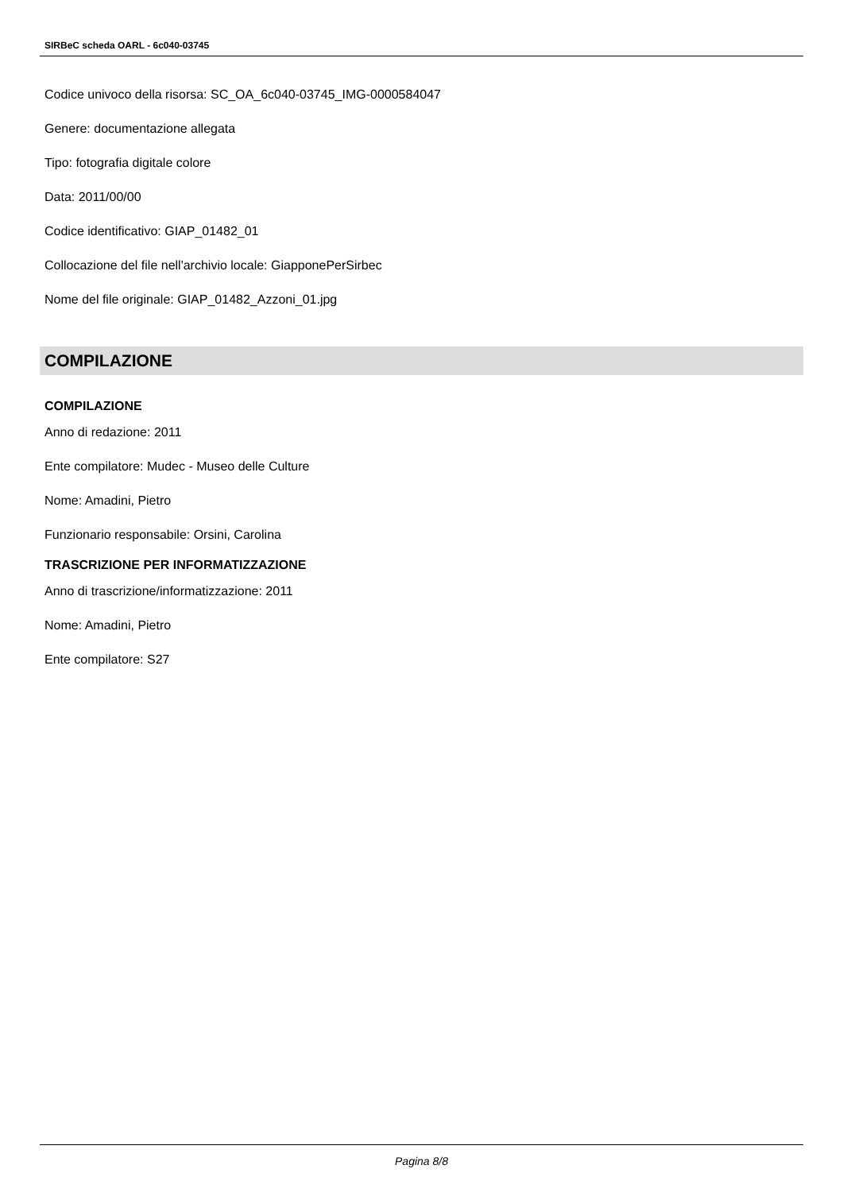SIRBeC scheda OARL - 6c040-03745
Codice univoco della risorsa: SC_OA_6c040-03745_IMG-0000584047
Genere: documentazione allegata
Tipo: fotografia digitale colore
Data: 2011/00/00
Codice identificativo: GIAP_01482_01
Collocazione del file nell'archivio locale: GiapponePerSirbec
Nome del file originale: GIAP_01482_Azzoni_01.jpg
COMPILAZIONE
COMPILAZIONE
Anno di redazione: 2011
Ente compilatore: Mudec - Museo delle Culture
Nome: Amadini, Pietro
Funzionario responsabile: Orsini, Carolina
TRASCRIZIONE PER INFORMATIZZAZIONE
Anno di trascrizione/informatizzazione: 2011
Nome: Amadini, Pietro
Ente compilatore: S27
Pagina 8/8